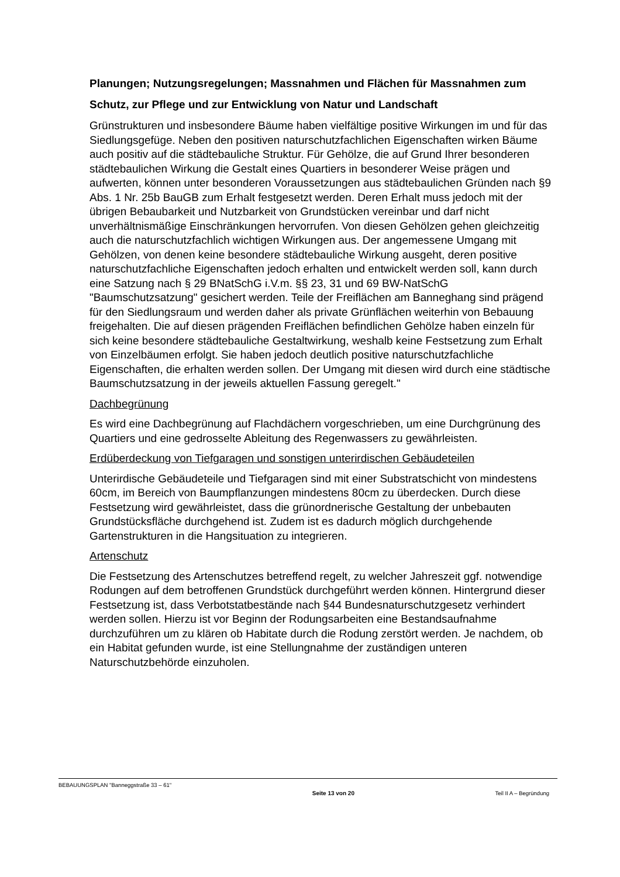Planungen; Nutzungsregelungen; Massnahmen und Flächen für Massnahmen zum Schutz, zur Pflege und zur Entwicklung von Natur und Landschaft
Grünstrukturen und insbesondere Bäume haben vielfältige positive Wirkungen im und für das Siedlungsgefüge. Neben den positiven naturschutzfachlichen Eigenschaften wirken Bäume auch positiv auf die städtebauliche Struktur. Für Gehölze, die auf Grund Ihrer besonderen städtebaulichen Wirkung die Gestalt eines Quartiers in besonderer Weise prägen und aufwerten, können unter besonderen Voraussetzungen aus städtebaulichen Gründen nach §9 Abs. 1 Nr. 25b BauGB zum Erhalt festgesetzt werden. Deren Erhalt muss jedoch mit der übrigen Bebaubarkeit und Nutzbarkeit von Grundstücken vereinbar und darf nicht unverhältnismäßige Einschränkungen hervorrufen. Von diesen Gehölzen gehen gleichzeitig auch die naturschutzfachlich wichtigen Wirkungen aus. Der angemessene Umgang mit Gehölzen, von denen keine besondere städtebauliche Wirkung ausgeht, deren positive naturschutzfachliche Eigenschaften jedoch erhalten und entwickelt werden soll, kann durch eine Satzung nach § 29 BNatSchG i.V.m. §§ 23, 31 und 69 BW-NatSchG "Baumschutzsatzung" gesichert werden. Teile der Freiflächen am Banneghang sind prägend für den Siedlungsraum und werden daher als private Grünflächen weiterhin von Bebauung freigehalten. Die auf diesen prägenden Freiflächen befindlichen Gehölze haben einzeln für sich keine besondere städtebauliche Gestaltwirkung, weshalb keine Festsetzung zum Erhalt von Einzelbäumen erfolgt. Sie haben jedoch deutlich positive naturschutzfachliche Eigenschaften, die erhalten werden sollen. Der Umgang mit diesen wird durch eine städtische Baumschutzsatzung in der jeweils aktuellen Fassung geregelt."
Dachbegrünung
Es wird eine Dachbegrünung auf Flachdächern vorgeschrieben, um eine Durchgrünung des Quartiers und eine gedrosselte Ableitung des Regenwassers zu gewährleisten.
Erdüberdeckung von Tiefgaragen und sonstigen unterirdischen Gebäudeteilen
Unterirdische Gebäudeteile und Tiefgaragen sind mit einer Substratschicht von mindestens 60cm, im Bereich von Baumpflanzungen mindestens 80cm zu überdecken. Durch diese Festsetzung wird gewährleistet, dass die grünordnerische Gestaltung der unbebauten Grundstücksfläche durchgehend ist. Zudem ist es dadurch möglich durchgehende Gartenstrukturen in die Hangsituation zu integrieren.
Artenschutz
Die Festsetzung des Artenschutzes betreffend regelt, zu welcher Jahreszeit ggf. notwendige Rodungen auf dem betroffenen Grundstück durchgeführt werden können. Hintergrund dieser Festsetzung ist, dass Verbotstatbestände nach §44 Bundesnaturschutzgesetz verhindert werden sollen. Hierzu ist vor Beginn der Rodungsarbeiten eine Bestandsaufnahme durchzuführen um zu klären ob Habitate durch die Rodung zerstört werden. Je nachdem, ob ein Habitat gefunden wurde, ist eine Stellungnahme der zuständigen unteren Naturschutzbehörde einzuholen.
BEBAUUNGSPLAN "Banneggstraße 33 – 61"
Seite 13 von 20 Teil II A – Begründung